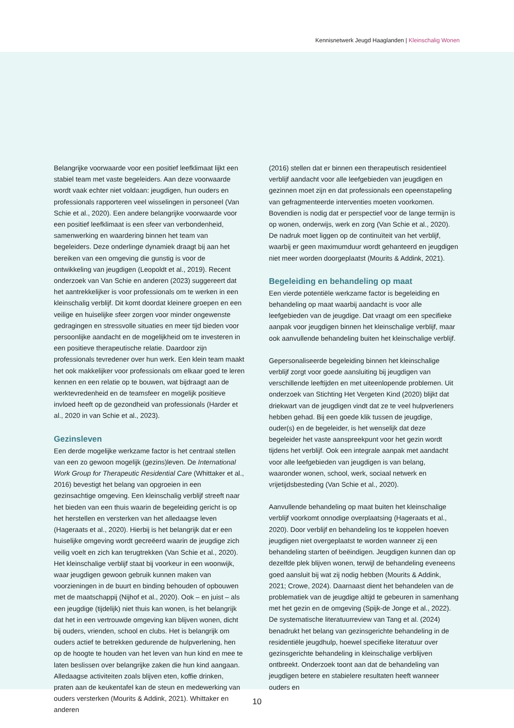Kennisnetwerk Jeugd Haaglanden | Kleinschalig Wonen
Belangrijke voorwaarde voor een positief leefklimaat lijkt een stabiel team met vaste begeleiders. Aan deze voorwaarde wordt vaak echter niet voldaan: jeugdigen, hun ouders en professionals rapporteren veel wisselingen in personeel (Van Schie et al., 2020). Een andere belangrijke voorwaarde voor een positief leefklimaat is een sfeer van verbondenheid, samenwerking en waardering binnen het team van begeleiders. Deze onderlinge dynamiek draagt bij aan het bereiken van een omgeving die gunstig is voor de ontwikkeling van jeugdigen (Leopoldt et al., 2019). Recent onderzoek van Van Schie en anderen (2023) suggereert dat het aantrekkelijker is voor professionals om te werken in een kleinschalig verblijf. Dit komt doordat kleinere groepen en een veilige en huiselijke sfeer zorgen voor minder ongewenste gedragingen en stressvolle situaties en meer tijd bieden voor persoonlijke aandacht en de mogelijkheid om te investeren in een positieve therapeutische relatie. Daardoor zijn professionals tevredener over hun werk. Een klein team maakt het ook makkelijker voor professionals om elkaar goed te leren kennen en een relatie op te bouwen, wat bijdraagt aan de werktevredenheid en de teamsfeer en mogelijk positieve invloed heeft op de gezondheid van professionals (Harder et al., 2020 in van Schie et al., 2023).
Gezinsleven
Een derde mogelijke werkzame factor is het centraal stellen van een zo gewoon mogelijk (gezins)leven. De International Work Group for Therapeutic Residential Care (Whittaker et al., 2016) bevestigt het belang van opgroeien in een gezinsachtige omgeving. Een kleinschalig verblijf streeft naar het bieden van een thuis waarin de begeleiding gericht is op het herstellen en versterken van het alledaagse leven (Hageraats et al., 2020). Hierbij is het belangrijk dat er een huiselijke omgeving wordt gecreëerd waarin de jeugdige zich veilig voelt en zich kan terugtrekken (Van Schie et al., 2020). Het kleinschalige verblijf staat bij voorkeur in een woonwijk, waar jeugdigen gewoon gebruik kunnen maken van voorzieningen in de buurt en binding behouden of opbouwen met de maatschappij (Nijhof et al., 2020). Ook – en juist – als een jeugdige (tijdelijk) niet thuis kan wonen, is het belangrijk dat het in een vertrouwde omgeving kan blijven wonen, dicht bij ouders, vrienden, school en clubs. Het is belangrijk om ouders actief te betrekken gedurende de hulpverlening, hen op de hoogte te houden van het leven van hun kind en mee te laten beslissen over belangrijke zaken die hun kind aangaan. Alledaagse activiteiten zoals blijven eten, koffie drinken, praten aan de keukentafel kan de steun en medewerking van ouders versterken (Mourits & Addink, 2021). Whittaker en anderen
(2016) stellen dat er binnen een therapeutisch residentieel verblijf aandacht voor alle leefgebieden van jeugdigen en gezinnen moet zijn en dat professionals een opeenstapeling van gefragmenteerde interventies moeten voorkomen. Bovendien is nodig dat er perspectief voor de lange termijn is op wonen, onderwijs, werk en zorg (Van Schie et al., 2020). De nadruk moet liggen op de continuïteit van het verblijf, waarbij er geen maximumduur wordt gehanteerd en jeugdigen niet meer worden doorgeplaatst (Mourits & Addink, 2021).
Begeleiding en behandeling op maat
Een vierde potentiële werkzame factor is begeleiding en behandeling op maat waarbij aandacht is voor alle leefgebieden van de jeugdige. Dat vraagt om een specifieke aanpak voor jeugdigen binnen het kleinschalige verblijf, maar ook aanvullende behandeling buiten het kleinschalige verblijf.
Gepersonaliseerde begeleiding binnen het kleinschalige verblijf zorgt voor goede aansluiting bij jeugdigen van verschillende leeftijden en met uiteenlopende problemen. Uit onderzoek van Stichting Het Vergeten Kind (2020) blijkt dat driekwart van de jeugdigen vindt dat ze te veel hulpverleners hebben gehad. Bij een goede klik tussen de jeugdige, ouder(s) en de begeleider, is het wenselijk dat deze begeleider het vaste aanspreekpunt voor het gezin wordt tijdens het verblijf. Ook een integrale aanpak met aandacht voor alle leefgebieden van jeugdigen is van belang, waaronder wonen, school, werk, sociaal netwerk en vrijetijdsbesteding (Van Schie et al., 2020).
Aanvullende behandeling op maat buiten het kleinschalige verblijf voorkomt onnodige overplaatsing (Hageraats et al., 2020). Door verblijf en behandeling los te koppelen hoeven jeugdigen niet overgeplaatst te worden wanneer zij een behandeling starten of beëindigen. Jeugdigen kunnen dan op dezelfde plek blijven wonen, terwijl de behandeling eveneens goed aansluit bij wat zij nodig hebben (Mourits & Addink, 2021; Crowe, 2024). Daarnaast dient het behandelen van de problematiek van de jeugdige altijd te gebeuren in samenhang met het gezin en de omgeving (Spijk-de Jonge et al., 2022). De systematische literatuurreview van Tang et al. (2024) benadrukt het belang van gezinsgerichte behandeling in de residentiële jeugdhulp, hoewel specifieke literatuur over gezinsgerichte behandeling in kleinschalige verblijven ontbreekt. Onderzoek toont aan dat de behandeling van jeugdigen betere en stabielere resultaten heeft wanneer ouders en
10